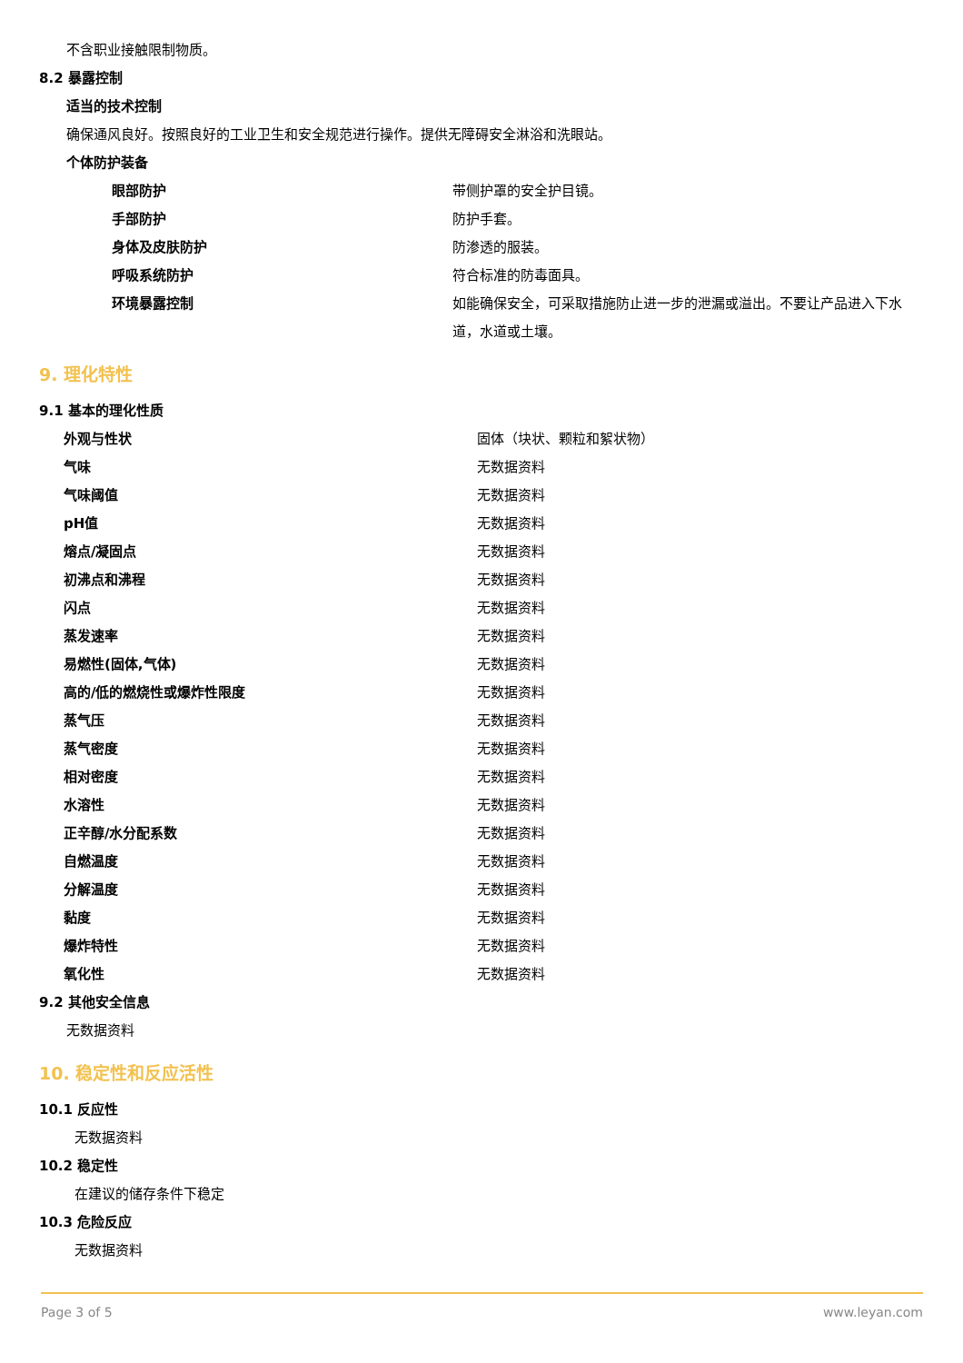不含职业接触限制物质。
8.2 暴露控制
适当的技术控制
确保通风良好。按照良好的工业卫生和安全规范进行操作。提供无障碍安全淋浴和洗眼站。
个体防护装备
| 眼部防护 | 带侧护罩的安全护目镜。 |
| 手部防护 | 防护手套。 |
| 身体及皮肤防护 | 防渗透的服装。 |
| 呼吸系统防护 | 符合标准的防毒面具。 |
| 环境暴露控制 | 如能确保安全，可采取措施防止进一步的泄漏或溢出。不要让产品进入下水道，水道或土壤。 |
9. 理化特性
9.1 基本的理化性质
| 外观与性状 | 固体（块状、颗粒和絮状物） |
| 气味 | 无数据资料 |
| 气味阈值 | 无数据资料 |
| pH值 | 无数据资料 |
| 熔点/凝固点 | 无数据资料 |
| 初沸点和沸程 | 无数据资料 |
| 闪点 | 无数据资料 |
| 蒸发速率 | 无数据资料 |
| 易燃性(固体,气体) | 无数据资料 |
| 高的/低的燃烧性或爆炸性限度 | 无数据资料 |
| 蒸气压 | 无数据资料 |
| 蒸气密度 | 无数据资料 |
| 相对密度 | 无数据资料 |
| 水溶性 | 无数据资料 |
| 正辛醇/水分配系数 | 无数据资料 |
| 自燃温度 | 无数据资料 |
| 分解温度 | 无数据资料 |
| 黏度 | 无数据资料 |
| 爆炸特性 | 无数据资料 |
| 氧化性 | 无数据资料 |
9.2 其他安全信息
无数据资料
10. 稳定性和反应活性
10.1 反应性
无数据资料
10.2 稳定性
在建议的储存条件下稳定
10.3 危险反应
无数据资料
Page 3 of 5 www.leyan.com